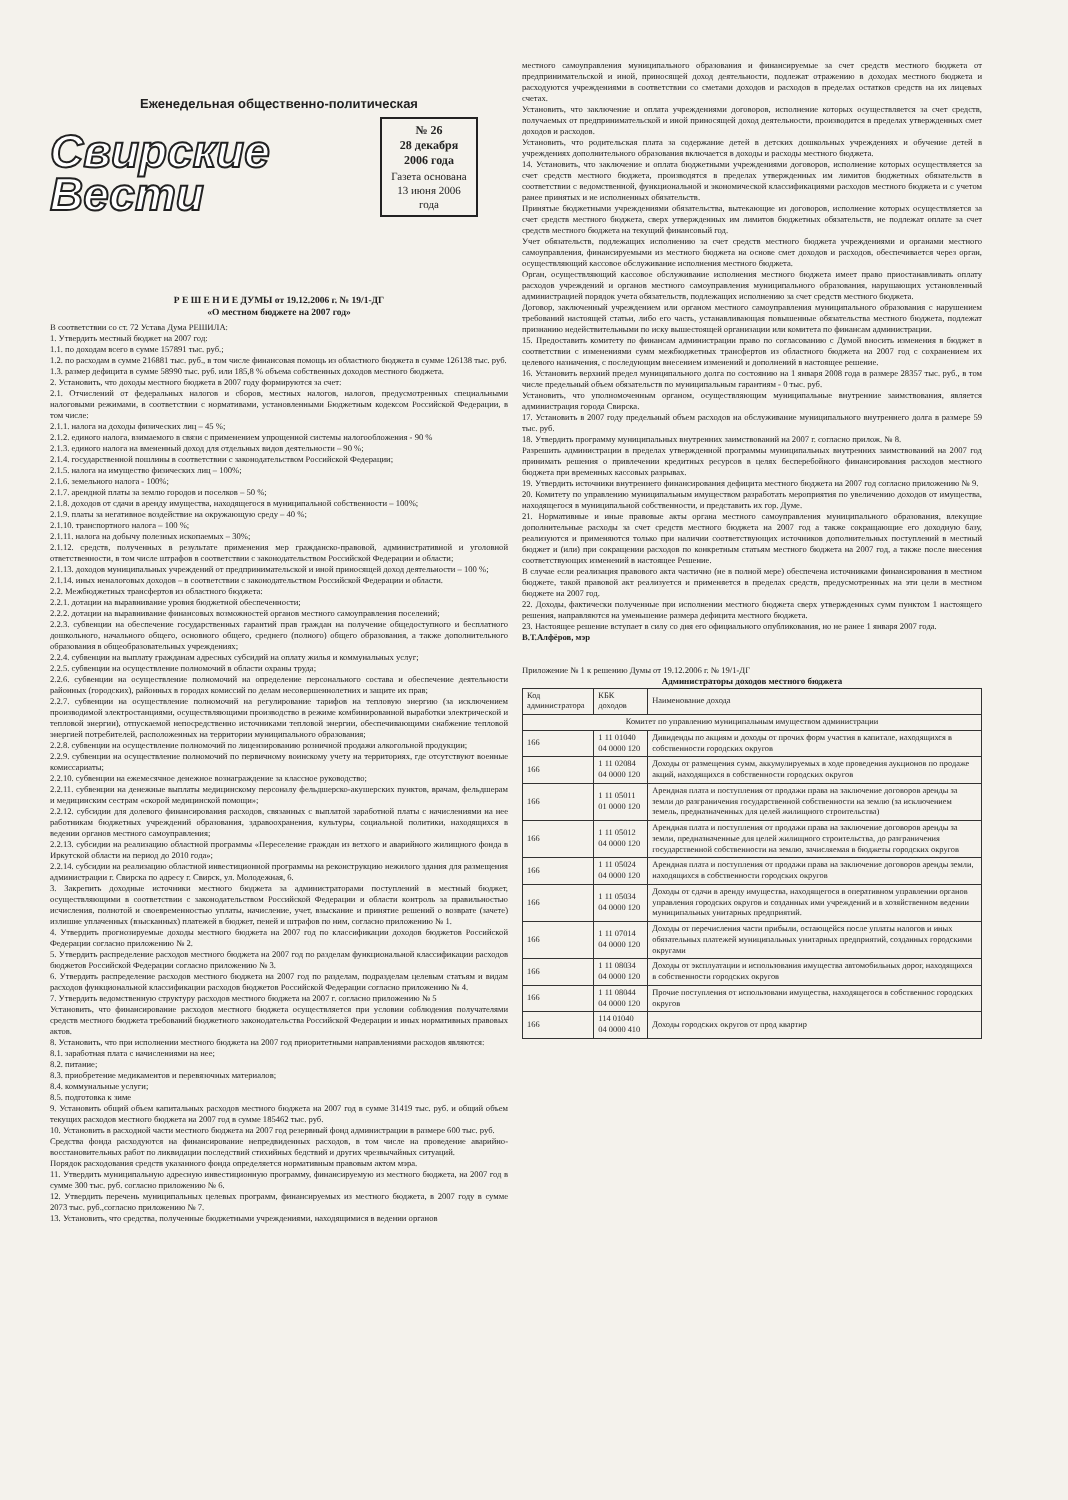Еженедельная общественно-политическая
Свирские
Вести
№ 26
28 декабря
2006 года
Газета основана
13 июня 2006 года
Р Е Ш Е Н И Е ДУМЫ от 19.12.2006 г. № 19/1-ДГ
«О местном бюджете на 2007 год»
В соответствии со ст. 72 Устава Дума РЕШИЛА:
1. Утвердить местный бюджет на 2007 год:
1.1. по доходам всего в сумме 157891 тыс. руб.;
1.2. по расходам в сумме 216881 тыс. руб., в том числе финансовая помощь из областного бюджета в сумме 126138 тыс. руб.
1.3. размер дефицита в сумме 58990 тыс. руб. или 185,8 % объема собственных доходов местного бюджета.
2. Установить, что доходы местного бюджета в 2007 году формируются за счет:
2.1. Отчислений от федеральных налогов и сборов, местных налогов, налогов, предусмотренных специальными налоговыми режимами, в соответствии с нормативами, установленными Бюджетным кодексом Российской Федерации, в том числе:
2.1.1. налога на доходы физических лиц – 45 %;
2.1.2. единого налога, взимаемого в связи с применением упрощенной системы налогообложения - 90 %
2.1.3. единого налога на вмененный доход для отдельных видов деятельности – 90 %;
2.1.4. государственной пошлины в соответствии с законодательством Российской Федерации;
2.1.5. налога на имущество физических лиц – 100%;
2.1.6. земельного налога - 100%;
2.1.7. арендной платы за землю городов и поселков – 50 %;
2.1.8. доходов от сдачи в аренду имущества, находящегося в муниципальной собственности – 100%;
2.1.9. платы за негативное воздействие на окружающую среду – 40 %;
2.1.10. транспортного налога – 100 %;
2.1.11. налога на добычу полезных ископаемых – 30%;
2.1.12. средств, полученных в результате применения мер гражданско-правовой, административной и уголовной ответственности, в том числе штрафов в соответствии с законодательством Российской Федерации и области;
2.1.13. доходов муниципальных учреждений от предпринимательской и иной приносящей доход деятельности – 100 %;
2.1.14. иных неналоговых доходов – в соответствии с законодательством Российской Федерации и области.
2.2. Межбюджетных трансфертов из областного бюджета:
2.2.1. дотации на выравнивание уровня бюджетной обеспеченности;
2.2.2. дотации на выравнивание финансовых возможностей органов местного самоуправления поселений;
2.2.3. субвенции на обеспечение государственных гарантий прав граждан на получение общедоступного и бесплатного дошкольного, начального общего, основного общего, среднего (полного) общего образования, а также дополнительного образования в общеобразовательных учреждениях;
2.2.4. субвенции на выплату гражданам адресных субсидий на оплату жилья и коммунальных услуг;
2.2.5. субвенции на осуществление полномочий в области охраны труда;
2.2.6. субвенции на осуществление полномочий на определение персонального состава и обеспечение деятельности районных (городских), районных в городах комиссий по делам несовершеннолетних и защите их прав;
2.2.7. субвенции на осуществление полномочий на регулирование тарифов на тепловую энергию (за исключением производимой электростанциями, осуществляющими производство в режиме комбинированной выработки электрической и тепловой энергии), отпускаемой непосредственно источниками тепловой энергии, обеспечивающими снабжение тепловой энергией потребителей, расположенных на территории муниципального образования;
2.2.8. субвенции на осуществление полномочий по лицензированию розничной продажи алкогольной продукции;
2.2.9. субвенции на осуществление полномочий по первичному воинскому учету на территориях, где отсутствуют военные комиссариаты;
2.2.10. субвенции на ежемесячное денежное вознаграждение за классное руководство;
2.2.11. субвенции на денежные выплаты медицинскому персоналу фельдшерско-акушерских пунктов, врачам, фельдшерам и медицинским сестрам «скорой медицинской помощи»;
2.2.12. субсидии для долевого финансирования расходов, связанных с выплатой заработной платы с начислениями на нее работникам бюджетных учреждений образования, здравоохранения, культуры, социальной политики, находящихся в ведении органов местного самоуправления;
2.2.13. субсидии на реализацию областной программы «Переселение граждан из ветхого и аварийного жилищного фонда в Иркутской области на период до 2010 года»;
2.2.14. субсидии на реализацию областной инвестиционной программы на реконструкцию нежилого здания для размещения администрации г. Свирска по адресу г. Свирск, ул. Молодежная, 6.
3. Закрепить доходные источники местного бюджета за администраторами поступлений в местный бюджет, осуществляющими в соответствии с законодательством Российской Федерации и области контроль за правильностью исчисления, полнотой и своевременностью уплаты, начисление, учет, взыскание и принятие решений о возврате (зачете) излишне уплаченных (взысканных) платежей в бюджет, пеней и штрафов по ним, согласно приложению № 1.
4. Утвердить прогнозируемые доходы местного бюджета на 2007 год по классификации доходов бюджетов Российской Федерации согласно приложению № 2.
5. Утвердить распределение расходов местного бюджета на 2007 год по разделам функциональной классификации расходов бюджетов Российской Федерации согласно приложению № 3.
6. Утвердить распределение расходов местного бюджета на 2007 год по разделам, подразделам целевым статьям и видам расходов функциональной классификации расходов бюджетов Российской Федерации согласно приложению № 4.
7. Утвердить ведомственную структуру расходов местного бюджета на 2007 г. согласно приложению № 5
Установить, что финансирование расходов местного бюджета осуществляется при условии соблюдения получателями средств местного бюджета требований бюджетного законодательства Российской Федерации и иных нормативных правовых актов.
8. Установить, что при исполнении местного бюджета на 2007 год приоритетными направлениями расходов являются:
8.1. заработная плата с начислениями на нее;
8.2. питание;
8.3. приобретение медикаментов и перевязочных материалов;
8.4. коммунальные услуги;
8.5. подготовка к зиме
9. Установить общий объем капитальных расходов местного бюджета на 2007 год в сумме 31419 тыс. руб. и общий объем текущих расходов местного бюджета на 2007 год в сумме 185462 тыс. руб.
10. Установить в расходной части местного бюджета на 2007 год резервный фонд администрации в размере 600 тыс. руб.
Средства фонда расходуются на финансирование непредвиденных расходов, в том числе на проведение аварийно-восстановительных работ по ликвидации последствий стихийных бедствий и других чрезвычайных ситуаций.
Порядок расходования средств указанного фонда определяется нормативным правовым актом мэра.
11. Утвердить муниципальную адресную инвестиционную программу, финансируемую из местного бюджета, на 2007 год в сумме 300 тыс. руб. согласно приложению № 6.
12. Утвердить перечень муниципальных целевых программ, финансируемых из местного бюджета, в 2007 году в сумме 2073 тыс. руб.,согласно приложению № 7.
13. Установить, что средства, полученные бюджетными учреждениями, находящимися в ведении органов
местного самоуправления муниципального образования и финансируемые за счет средств местного бюджета от предпринимательской и иной, приносящей доход деятельности, подлежат отражению в доходах местного бюджета и расходуются учреждениями в соответствии со сметами доходов и расходов в пределах остатков средств на их лицевых счетах.
Установить, что заключение и оплата учреждениями договоров, исполнение которых осуществляется за счет средств, получаемых от предпринимательской и иной приносящей доход деятельности, производится в пределах утвержденных смет доходов и расходов.
Установить, что родительская плата за содержание детей в детских дошкольных учреждениях и обучение детей в учреждениях дополнительного образования включается в доходы и расходы местного бюджета.
14. Установить, что заключение и оплата бюджетными учреждениями договоров, исполнение которых осуществляется за счет средств местного бюджета, производятся в пределах утвержденных им лимитов бюджетных обязательств в соответствии с ведомственной, функциональной и экономической классификациями расходов местного бюджета и с учетом ранее принятых и не исполненных обязательств.
Принятые бюджетными учреждениями обязательства, вытекающие из договоров, исполнение которых осуществляется за счет средств местного бюджета, сверх утвержденных им лимитов бюджетных обязательств, не подлежат оплате за счет средств местного бюджета на текущий финансовый год.
Учет обязательств, подлежащих исполнению за счет средств местного бюджета учреждениями и органами местного самоуправления, финансируемыми из местного бюджета на основе смет доходов и расходов, обеспечивается через орган, осуществляющий кассовое обслуживание исполнения местного бюджета.
Орган, осуществляющий кассовое обслуживание исполнения местного бюджета имеет право приостанавливать оплату расходов учреждений и органов местного самоуправления муниципального образования, нарушающих установленный администрацией порядок учета обязательств, подлежащих исполнению за счет средств местного бюджета.
Договор, заключенный учреждением или органом местного самоуправления муниципального образования с нарушением требований настоящей статьи, либо его часть, устанавливающая повышенные обязательства местного бюджета, подлежат признанию недействительными по иску вышестоящей организации или комитета по финансам администрации.
15. Предоставить комитету по финансам администрации право по согласованию с Думой вносить изменения в бюджет в соответствии с изменениями сумм межбюджетных трансфертов из областного бюджета на 2007 год с сохранением их целевого назначения, с последующим внесением изменений и дополнений в настоящее решение.
16. Установить верхний предел муниципального долга по состоянию на 1 января 2008 года в размере 28357 тыс. руб., в том числе предельный объем обязательств по муниципальным гарантиям - 0 тыс. руб.
Установить, что уполномоченным органом, осуществляющим муниципальные внутренние заимствования, является администрация города Свирска.
17. Установить в 2007 году предельный объем расходов на обслуживание муниципального внутреннего долга в размере 59 тыс. руб.
18. Утвердить программу муниципальных внутренних заимствований на 2007 г. согласно прилож. № 8.
Разрешить администрации в пределах утвержденной программы муниципальных внутренних заимствований на 2007 год принимать решения о привлечении кредитных ресурсов в целях бесперебойного финансирования расходов местного бюджета при временных кассовых разрывах.
19. Утвердить источники внутреннего финансирования дефицита местного бюджета на 2007 год согласно приложению № 9.
20. Комитету по управлению муниципальным имуществом разработать мероприятия по увеличению доходов от имущества, находящегося в муниципальной собственности, и представить их гор. Думе.
21. Нормативные и иные правовые акты органа местного самоуправления муниципального образования, влекущие дополнительные расходы за счет средств местного бюджета на 2007 год а также сокращающие его доходную базу, реализуются и применяются только при наличии соответствующих источников дополнительных поступлений в местный бюджет и (или) при сокращении расходов по конкретным статьям местного бюджета на 2007 год, а также после внесения соответствующих изменений в настоящее Решение.
В случае если реализация правового акта частично (не в полной мере) обеспечена источниками финансирования в местном бюджете, такой правовой акт реализуется и применяется в пределах средств, предусмотренных на эти цели в местном бюджете на 2007 год.
22. Доходы, фактически полученные при исполнении местного бюджета сверх утвержденных сумм пунктом 1 настоящего решения, направляются на уменьшение размера дефицита местного бюджета.
23. Настоящее решение вступает в силу со дня его официального опубликования, но не ранее 1 января 2007 года.
В.Т.Алфёров, мэр
Приложение № 1 к решению Думы от 19.12.2006 г. № 19/1-ДГ
Администраторы доходов местного бюджета
| Код администратора | КБК доходов | Наименование дохода |
| --- | --- | --- |
| Комитет по управлению муниципальным имуществом администрации | | |
| 166 | 1 11 01040 04 0000 120 | Дивиденды по акциям и доходы от прочих форм участия в капитале, находящихся в собственности городских округов |
| 166 | 1 11 02084 04 0000 120 | Доходы от размещения сумм, аккумулируемых в ходе проведения аукционов по продаже акций, находящихся в собственности городских округов |
| 166 | 1 11 05011 01 0000 120 | Арендная плата и поступления от продажи права на заключение договоров аренды за земли до разграничения государственной собственности на землю (за исключением земель, предназначенных для целей жилищного строительства) |
| 166 | 1 11 05012 04 0000 120 | Арендная плата и поступления от продажи права на заключение договоров аренды за земли, предназначенные для целей жилищного строительства, до разграничения государственной собственности на землю, зачисляемая в бюджеты городских округов |
| 166 | 1 11 05024 04 0000 120 | Арендная плата и поступления от продажи права на заключение договоров аренды земли, находящихся в собственности городских округов |
| 166 | 1 11 05034 04 0000 120 | Доходы от сдачи в аренду имущества, находящегося в оперативном управлении органов управления городских округов и созданных ими учреждений и в хозяйственном ведении муниципальных унитарных предприятий. |
| 166 | 1 11 07014 04 0000 120 | Доходы от перечисления части прибыли, остающейся после уплаты налогов и иных обязательных платежей муниципальных унитарных предприятий, созданных городскими округами |
| 166 | 1 11 08034 04 0000 120 | Доходы от эксплуатации и использования имущества автомобильных дорог, находящихся в собственности городских округов |
| 166 | 1 11 08044 04 0000 120 | Прочие поступления от использовани имущества, находящегося в собственнос городских округов |
| 166 | 114 01040 04 0000 410 | Доходы городских округов от прод квартир |